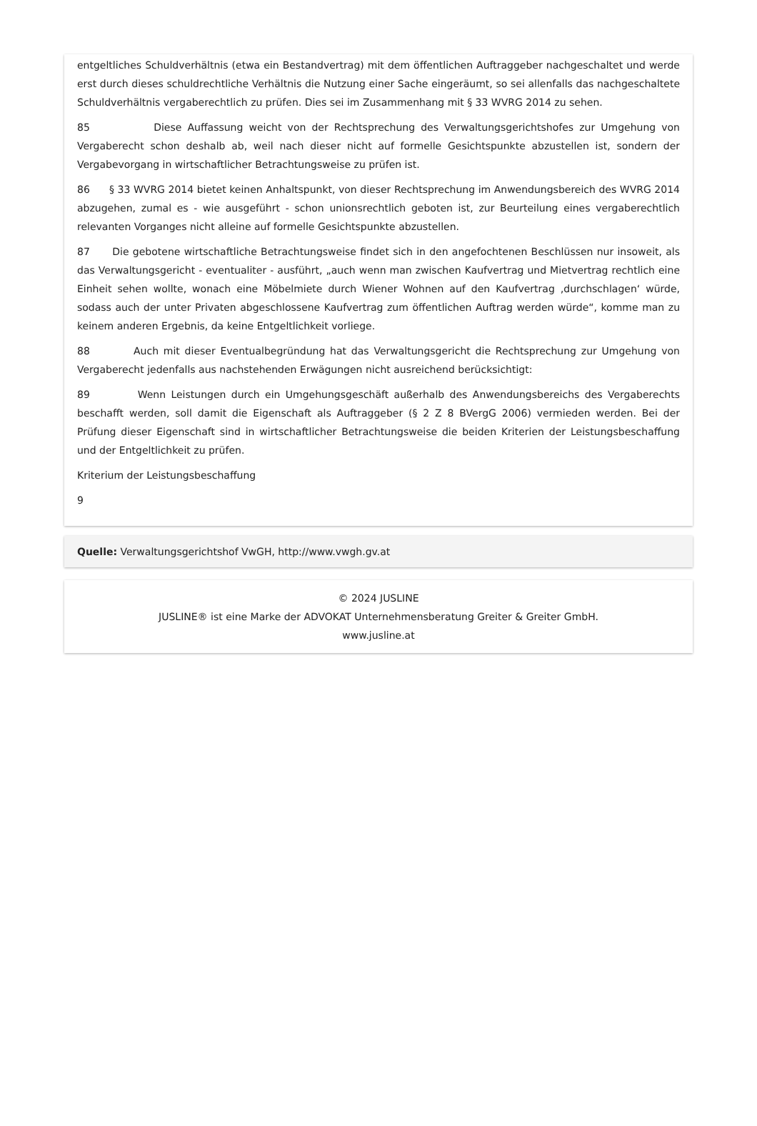entgeltliches Schuldverhältnis (etwa ein Bestandvertrag) mit dem öffentlichen Auftraggeber nachgeschaltet und werde erst durch dieses schuldrechtliche Verhältnis die Nutzung einer Sache eingeräumt, so sei allenfalls das nachgeschaltete Schuldverhältnis vergaberechtlich zu prüfen. Dies sei im Zusammenhang mit § 33 WVRG 2014 zu sehen.
85 Diese Auffassung weicht von der Rechtsprechung des Verwaltungsgerichtshofes zur Umgehung von Vergaberecht schon deshalb ab, weil nach dieser nicht auf formelle Gesichtspunkte abzustellen ist, sondern der Vergabevorgang in wirtschaftlicher Betrachtungsweise zu prüfen ist.
86 § 33 WVRG 2014 bietet keinen Anhaltspunkt, von dieser Rechtsprechung im Anwendungsbereich des WVRG 2014 abzugehen, zumal es - wie ausgeführt - schon unionsrechtlich geboten ist, zur Beurteilung eines vergaberechtlich relevanten Vorganges nicht alleine auf formelle Gesichtspunkte abzustellen.
87 Die gebotene wirtschaftliche Betrachtungsweise findet sich in den angefochtenen Beschlüssen nur insoweit, als das Verwaltungsgericht - eventualiter - ausführt, „auch wenn man zwischen Kaufvertrag und Mietvertrag rechtlich eine Einheit sehen wollte, wonach eine Möbelmiete durch Wiener Wohnen auf den Kaufvertrag ‚durchschlagen‘ würde, sodass auch der unter Privaten abgeschlossene Kaufvertrag zum öffentlichen Auftrag werden würde“, komme man zu keinem anderen Ergebnis, da keine Entgeltlichkeit vorliege.
88 Auch mit dieser Eventualbegründung hat das Verwaltungsgericht die Rechtsprechung zur Umgehung von Vergaberecht jedenfalls aus nachstehenden Erwägungen nicht ausreichend berücksichtigt:
89 Wenn Leistungen durch ein Umgehungsgeschäft außerhalb des Anwendungsbereichs des Vergaberechts beschafft werden, soll damit die Eigenschaft als Auftraggeber (§ 2 Z 8 BVergG 2006) vermieden werden. Bei der Prüfung dieser Eigenschaft sind in wirtschaftlicher Betrachtungsweise die beiden Kriterien der Leistungsbeschaffung und der Entgeltlichkeit zu prüfen.
Kriterium der Leistungsbeschaffung
9
Quelle: Verwaltungsgerichtshof VwGH, http://www.vwgh.gv.at
© 2024 JUSLINE
JUSLINE® ist eine Marke der ADVOKAT Unternehmensberatung Greiter & Greiter GmbH.
www.jusline.at